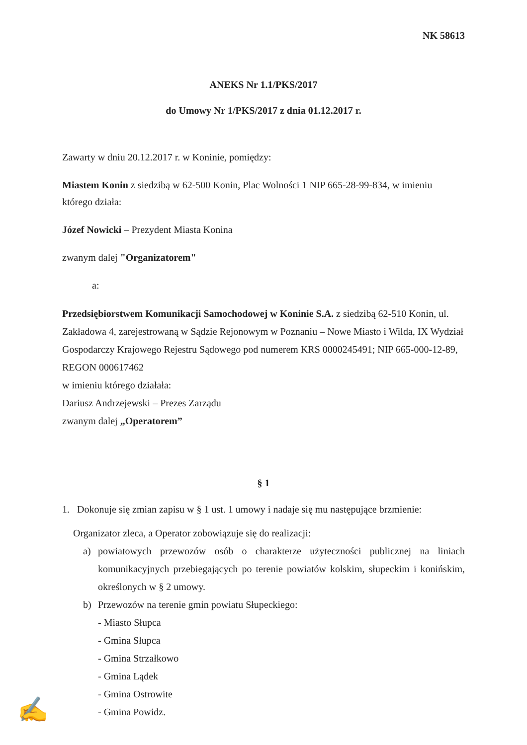NK 58613
ANEKS Nr 1.1/PKS/2017
do Umowy Nr 1/PKS/2017 z dnia 01.12.2017 r.
Zawarty w dniu 20.12.2017 r. w Koninie, pomiędzy:
Miastem Konin z siedzibą w 62-500 Konin, Plac Wolności 1 NIP 665-28-99-834, w imieniu którego działa:
Józef Nowicki – Prezydent Miasta Konina
zwanym dalej "Organizatorem"
a:
Przedsiębiorstwem Komunikacji Samochodowej w Koninie S.A. z siedzibą 62-510 Konin, ul. Zakładowa 4, zarejestrowaną w Sądzie Rejonowym w Poznaniu – Nowe Miasto i Wilda, IX Wydział Gospodarczy Krajowego Rejestru Sądowego pod numerem KRS 0000245491; NIP 665-000-12-89, REGON 000617462
w imieniu którego działała:
Dariusz Andrzejewski – Prezes Zarządu
zwanym dalej „Operatorem”
§ 1
1. Dokonuje się zmian zapisu w § 1 ust. 1 umowy i nadaje się mu następujące brzmienie:
Organizator zleca, a Operator zobowiązuje się do realizacji:
a) powiatowych przewozów osób o charakterze użyteczności publicznej na liniach komunikacyjnych przebiegających po terenie powiatów kolskim, słupeckim i konińskim, określonych w § 2 umowy.
b) Przewozów na terenie gmin powiatu Słupeckiego:
- Miasto Słupca
- Gmina Słupca
- Gmina Strzałkowo
- Gmina Lądek
- Gmina Ostrowite
- Gmina Powidz.
✍